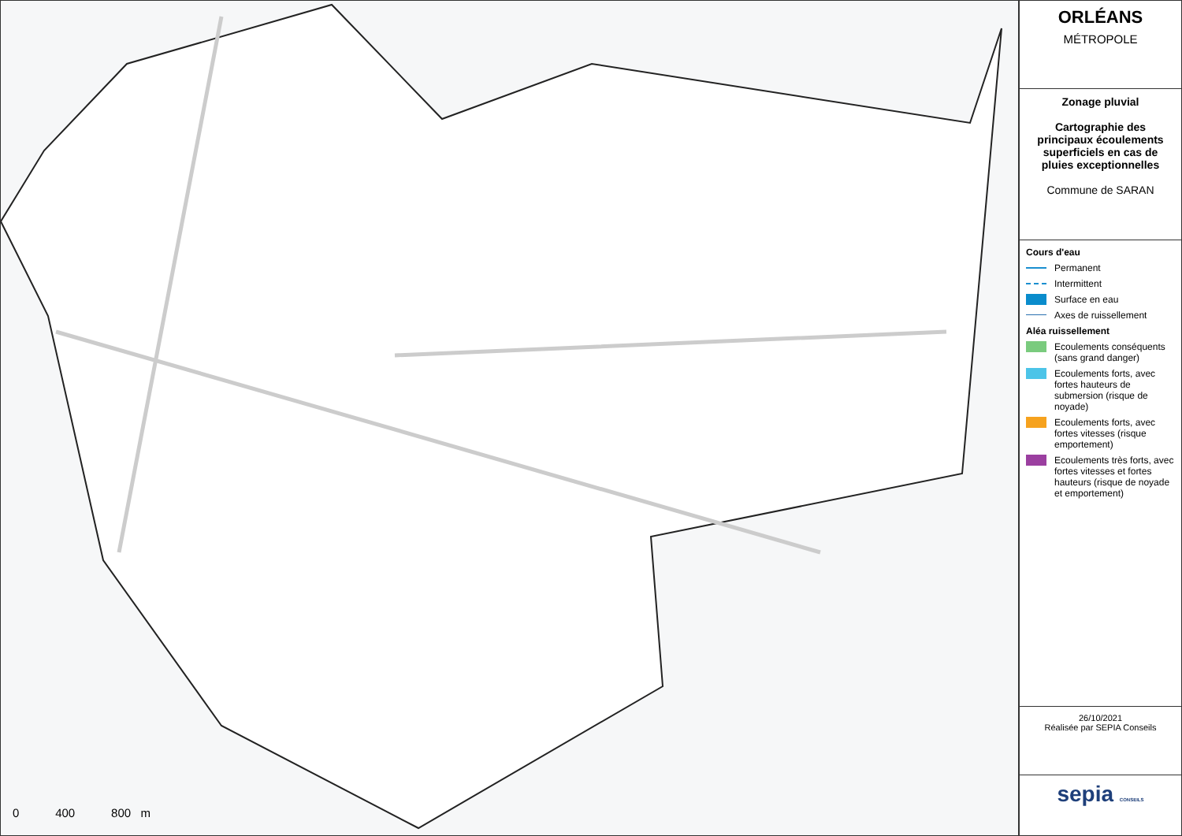0 400 800 m
ORLÉANS
MÉTROPOLE
Zonage pluvial
Cartographie des principaux écoulements superficiels en cas de pluies exceptionnelles
Commune de SARAN
Cours d'eau
Permanent
Intermittent
Surface en eau
Axes de ruissellement
Aléa ruissellement
Ecoulements conséquents (sans grand danger)
Ecoulements forts, avec fortes hauteurs de submersion (risque de noyade)
Ecoulements forts, avec fortes vitesses (risque emportement)
Ecoulements très forts, avec fortes vitesses et fortes hauteurs (risque de noyade et emportement)
26/10/2021
Réalisée par SEPIA Conseils
sepia CONSEILS